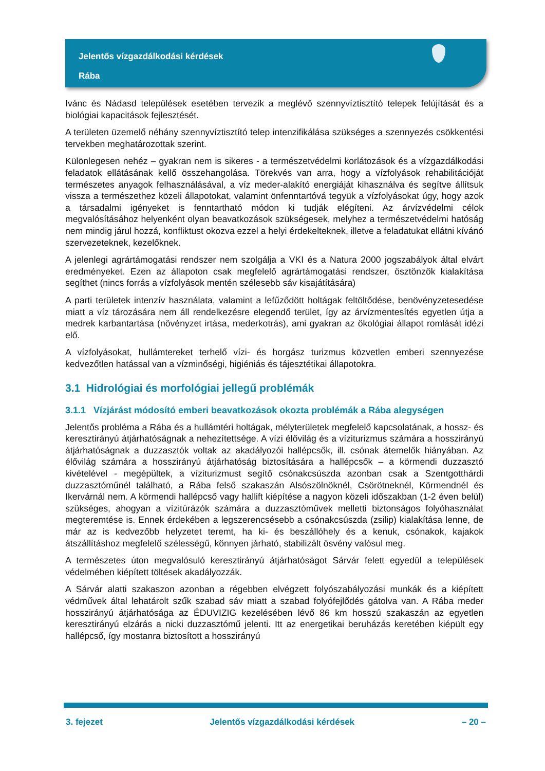Jelentős vízgazdálkodási kérdések
Rába
Ivánc és Nádasd települések esetében tervezik a meglévő szennyvíztisztító telepek felújítását és a biológiai kapacitások fejlesztését.
A területen üzemelő néhány szennyvíztisztító telep intenzifikálása szükséges a szennyezés csökkentési tervekben meghatározottak szerint.
Különlegesen nehéz – gyakran nem is sikeres - a természetvédelmi korlátozások és a vízgazdálkodási feladatok ellátásának kellő összehangolása. Törekvés van arra, hogy a vízfolyások rehabilitációját természetes anyagok felhasználásával, a víz meder-alakító energiáját kihasználva és segítve állítsuk vissza a természethez közeli állapotokat, valamint önfenntartóvá tegyük a vízfolyásokat úgy, hogy azok a társadalmi igényeket is fenntartható módon ki tudják elégíteni. Az árvízvédelmi célok megvalósításához helyenként olyan beavatkozások szükségesek, melyhez a természetvédelmi hatóság nem mindig járul hozzá, konfliktust okozva ezzel a helyi érdekelteknek, illetve a feladatukat ellátni kívánó szervezeteknek, kezelőknek.
A jelenlegi agrártámogatási rendszer nem szolgálja a VKI és a Natura 2000 jogszabályok által elvárt eredményeket. Ezen az állapoton csak megfelelő agrártámogatási rendszer, ösztönzők kialakítása segíthet (nincs forrás a vízfolyások mentén szélesebb sáv kisajátítására)
A parti területek intenzív használata, valamint a lefűződött holtágak feltöltődése, benövényzetesedése miatt a víz tározására nem áll rendelkezésre elegendő terület, így az árvízmentesítés egyetlen útja a medrek karbantartása (növényzet irtása, mederkotrás), ami gyakran az ökológiai állapot romlását idézi elő.
A vízfolyásokat, hullámtereket terhelő vízi- és horgász turizmus közvetlen emberi szennyezése kedvezőtlen hatással van a vízminőségi, higiéniás és tájesztétikai állapotokra.
3.1 Hidrológiai és morfológiai jellegű problémák
3.1.1 Vízjárást módosító emberi beavatkozások okozta problémák a Rába alegységen
Jelentős probléma a Rába és a hullámtéri holtágak, mélyterületek megfelelő kapcsolatának, a hossz- és keresztirányú átjárhatóságnak a nehezítettsége. A vízi élővilág és a víziturizmus számára a hosszirányú átjárhatóságnak a duzzasztók voltak az akadályozói hallépcsők, ill. csónak átemelők hiányában. Az élővilág számára a hosszirányú átjárhatóság biztosítására a hallépcsők – a körmendi duzzasztó kivételével - megépültek, a víziturizmust segítő csónakcsúszda azonban csak a Szentgotthárdi duzzasztóműnél található, a Rába felső szakaszán Alsószölnöknél, Csörötneknél, Körmendnél és Ikervárnál nem. A körmendi hallépcső vagy hallift kiépítése a nagyon közeli időszakban (1-2 éven belül) szükséges, ahogyan a vízitúrázók számára a duzzasztóművek melletti biztonságos folyóhasználat megteremtése is. Ennek érdekében a legszerencsésebb a csónakcsúszda (zsilip) kialakítása lenne, de már az is kedvezőbb helyzetet teremt, ha ki- és beszállóhely és a kenuk, csónakok, kajakok átszállításhoz megfelelő szélességű, könnyen járható, stabilizált ösvény valósul meg.
A természetes úton megvalósuló keresztirányú átjárhatóságot Sárvár felett egyedül a települések védelmében kiépített töltések akadályozzák.
A Sárvár alatti szakaszon azonban a régebben elvégzett folyószabályozási munkák és a kiépített védművek által lehatárolt szűk szabad sáv miatt a szabad folyófejlődés gátolva van. A Rába meder hosszirányú átjárhatósága az ÉDUVIZIG kezelésében lévő 86 km hosszú szakaszán az egyetlen keresztirányú elzárás a nicki duzzasztómű jelenti. Itt az energetikai beruházás keretében kiépült egy hallépcső, így mostanra biztosított a hosszirányú
3. fejezet Jelentős vízgazdálkodási kérdések – 20 –